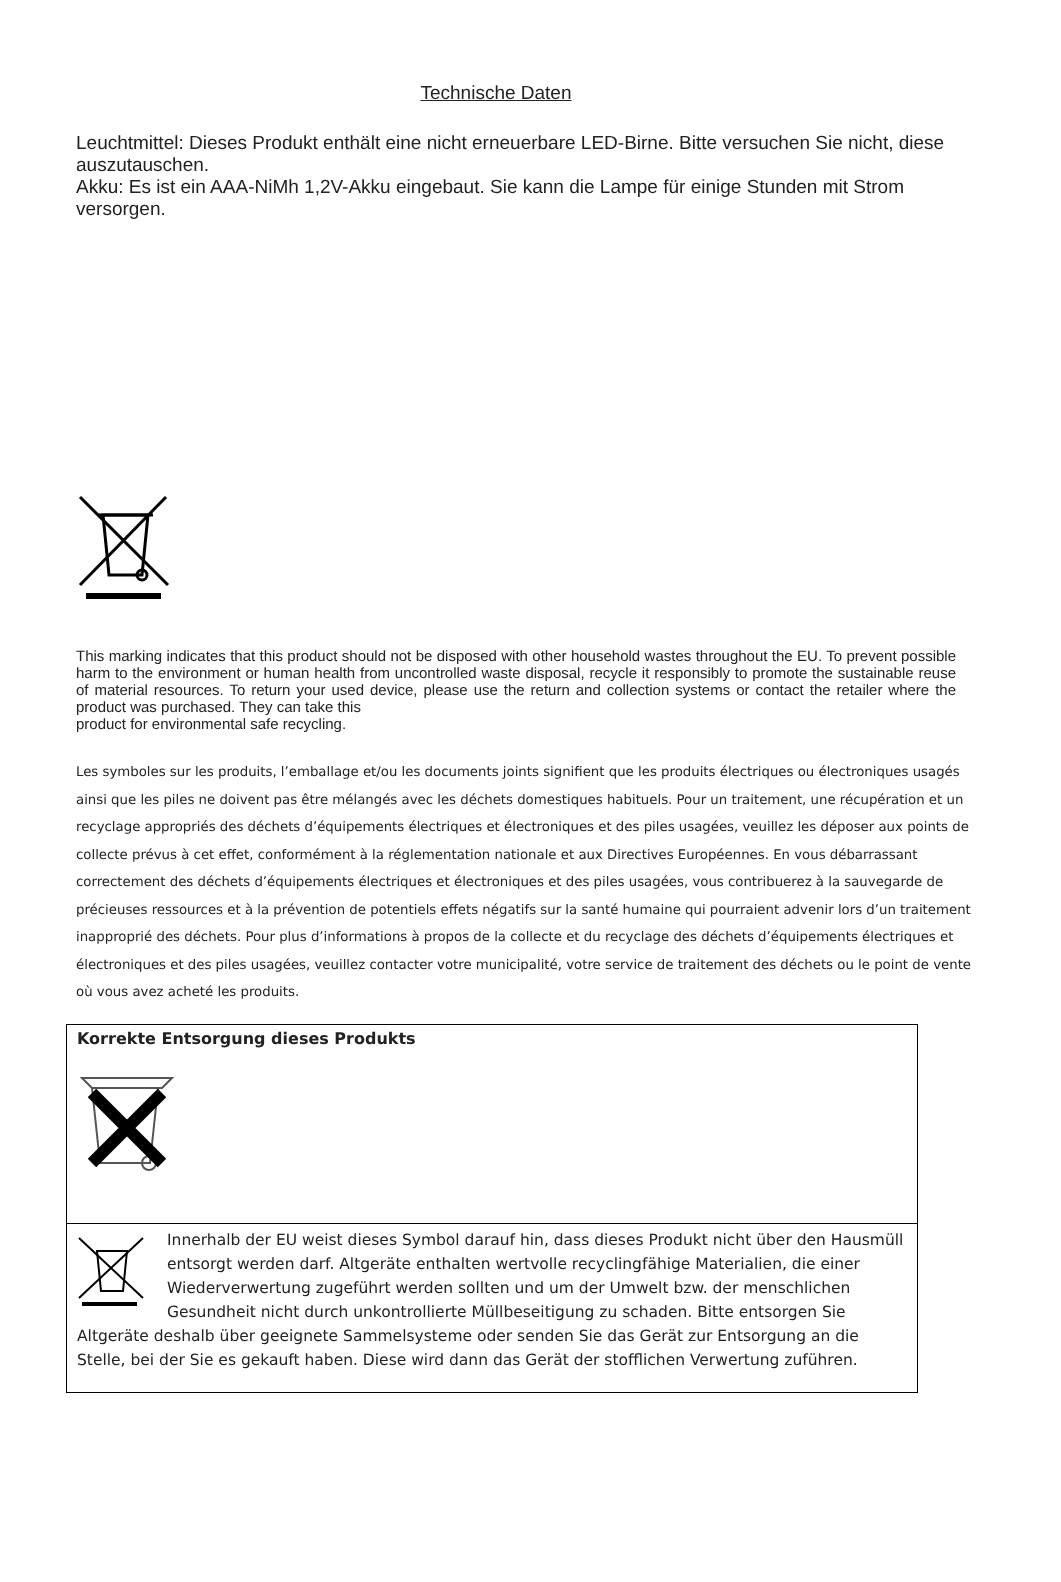Technische Daten
Leuchtmittel: Dieses Produkt enthält eine nicht erneuerbare LED-Birne. Bitte versuchen Sie nicht, diese auszutauschen.
Akku: Es ist ein AAA-NiMh 1,2V-Akku eingebaut. Sie kann die Lampe für einige Stunden mit Strom versorgen.
This marking indicates that this product should not be disposed with other household wastes throughout the EU. To prevent possible harm to the environment or human health from uncontrolled waste disposal, recycle it responsibly to promote the sustainable reuse of material resources. To return your used device, please use the return and collection systems or contact the retailer where the product was purchased. They can take this
product for environmental safe recycling.
Les symboles sur les produits, l’emballage et/ou les documents joints signifient que les produits électriques ou électroniques usagés ainsi que les piles ne doivent pas être mélangés avec les déchets domestiques habituels. Pour un traitement, une récupération et un recyclage appropriés des déchets d’équipements électriques et électroniques et des piles usagées, veuillez les déposer aux points de collecte prévus à cet effet, conformément à la réglementation nationale et aux Directives Européennes. En vous débarrassant correctement des déchets d’équipements électriques et électroniques et des piles usagées, vous contribuerez à la sauvegarde de précieuses ressources et à la prévention de potentiels effets négatifs sur la santé humaine qui pourraient advenir lors d’un traitement inapproprié des déchets. Pour plus d’informations à propos de la collecte et du recyclage des déchets d’équipements électriques et électroniques et des piles usagées, veuillez contacter votre municipalité, votre service de traitement des déchets ou le point de vente où vous avez acheté les produits.
Korrekte Entsorgung dieses Produkts
Innerhalb der EU weist dieses Symbol darauf hin, dass dieses Produkt nicht über den Hausmüll entsorgt werden darf. Altgeräte enthalten wertvolle recyclingfähige Materialien, die einer Wiederverwertung zugeführt werden sollten und um der Umwelt bzw. der menschlichen Gesundheit nicht durch unkontrollierte Müllbeseitigung zu schaden. Bitte entsorgen Sie Altgeräte deshalb über geeignete Sammelsysteme oder senden Sie das Gerät zur Entsorgung an die Stelle, bei der Sie es gekauft haben. Diese wird dann das Gerät der stofflichen Verwertung zuführen.